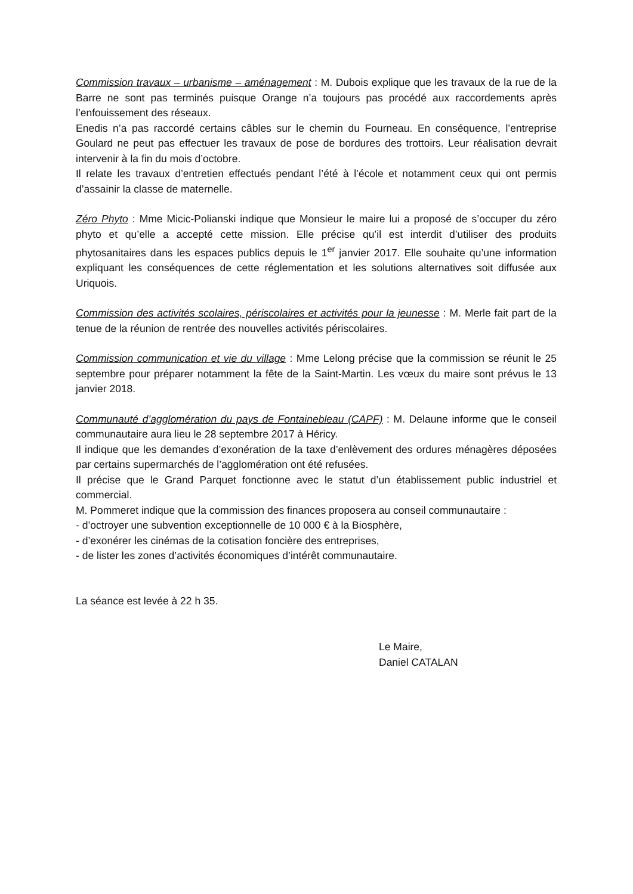Commission travaux – urbanisme – aménagement : M. Dubois explique que les travaux de la rue de la Barre ne sont pas terminés puisque Orange n’a toujours pas procédé aux raccordements après l’enfouissement des réseaux.
Enedis n’a pas raccordé certains câbles sur le chemin du Fourneau. En conséquence, l’entreprise Goulard ne peut pas effectuer les travaux de pose de bordures des trottoirs. Leur réalisation devrait intervenir à la fin du mois d’octobre.
Il relate les travaux d’entretien effectués pendant l’été à l’école et notamment ceux qui ont permis d’assainir la classe de maternelle.
Zéro Phyto : Mme Micic-Polianski indique que Monsieur le maire lui a proposé de s’occuper du zéro phyto et qu’elle a accepté cette mission. Elle précise qu’il est interdit d’utiliser des produits phytosanitaires dans les espaces publics depuis le 1<sup>er</sup> janvier 2017. Elle souhaite qu’une information expliquant les conséquences de cette réglementation et les solutions alternatives soit diffusée aux Uriquois.
Commission des activités scolaires, périscolaires et activités pour la jeunesse : M. Merle fait part de la tenue de la réunion de rentrée des nouvelles activités périscolaires.
Commission communication et vie du village : Mme Lelong précise que la commission se réunit le 25 septembre pour préparer notamment la fête de la Saint-Martin. Les vœux du maire sont prévus le 13 janvier 2018.
Communauté d’agglomération du pays de Fontainebleau (CAPF) : M. Delaune informe que le conseil communautaire aura lieu le 28 septembre 2017 à Héricy.
Il indique que les demandes d’exonération de la taxe d’enlèvement des ordures ménagères déposées par certains supermarchés de l’agglomération ont été refusées.
Il précise que le Grand Parquet fonctionne avec le statut d’un établissement public industriel et commercial.
M. Pommeret indique que la commission des finances proposera au conseil communautaire :
- d’octroyer une subvention exceptionnelle de 10 000 € à la Biosphère,
- d’exonérer les cinémas de la cotisation foncière des entreprises,
- de lister les zones d’activités économiques d’intérêt communautaire.
La séance est levée à 22 h 35.
Le Maire,
Daniel CATALAN